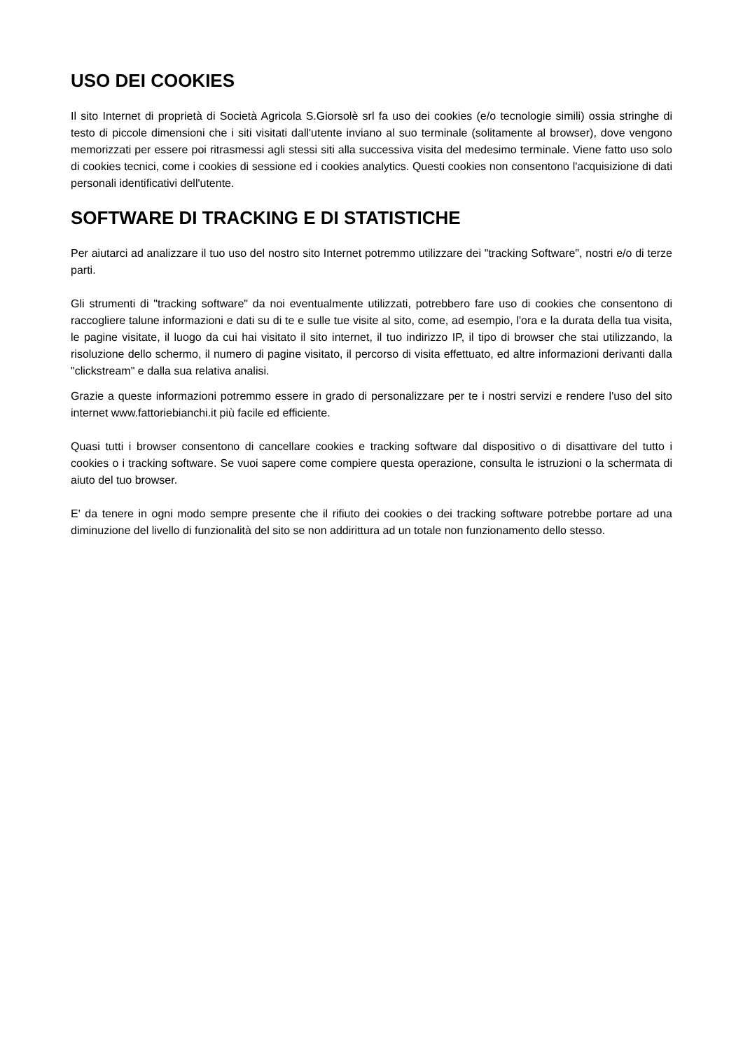USO DEI COOKIES
Il sito Internet di proprietà di Società Agricola S.Giorsolè srl fa uso dei cookies (e/o tecnologie simili) ossia stringhe di testo di piccole dimensioni che i siti visitati dall'utente inviano al suo terminale (solitamente al browser), dove vengono memorizzati per essere poi ritrasmessi agli stessi siti alla successiva visita del medesimo terminale. Viene fatto uso solo di cookies tecnici, come i cookies di sessione ed i cookies analytics. Questi cookies non consentono l'acquisizione di dati personali identificativi dell'utente.
SOFTWARE DI TRACKING E DI STATISTICHE
Per aiutarci ad analizzare il tuo uso del nostro sito Internet potremmo utilizzare dei "tracking Software", nostri e/o di terze parti.
Gli strumenti di "tracking software" da noi eventualmente utilizzati, potrebbero fare uso di cookies che consentono di raccogliere talune informazioni e dati su di te e sulle tue visite al sito, come, ad esempio, l'ora e la durata della tua visita, le pagine visitate, il luogo da cui hai visitato il sito internet, il tuo indirizzo IP, il tipo di browser che stai utilizzando, la risoluzione dello schermo, il numero di pagine visitato, il percorso di visita effettuato, ed altre informazioni derivanti dalla "clickstream" e dalla sua relativa analisi.
Grazie a queste informazioni potremmo essere in grado di personalizzare per te i nostri servizi e rendere l'uso del sito internet www.fattoriebianchi.it più facile ed efficiente.
Quasi tutti i browser consentono di cancellare cookies e tracking software dal dispositivo o di disattivare del tutto i cookies o i tracking software. Se vuoi sapere come compiere questa operazione, consulta le istruzioni o la schermata di aiuto del tuo browser.
E' da tenere in ogni modo sempre presente che il rifiuto dei cookies o dei tracking software potrebbe portare ad una diminuzione del livello di funzionalità del sito se non addirittura ad un totale non funzionamento dello stesso.